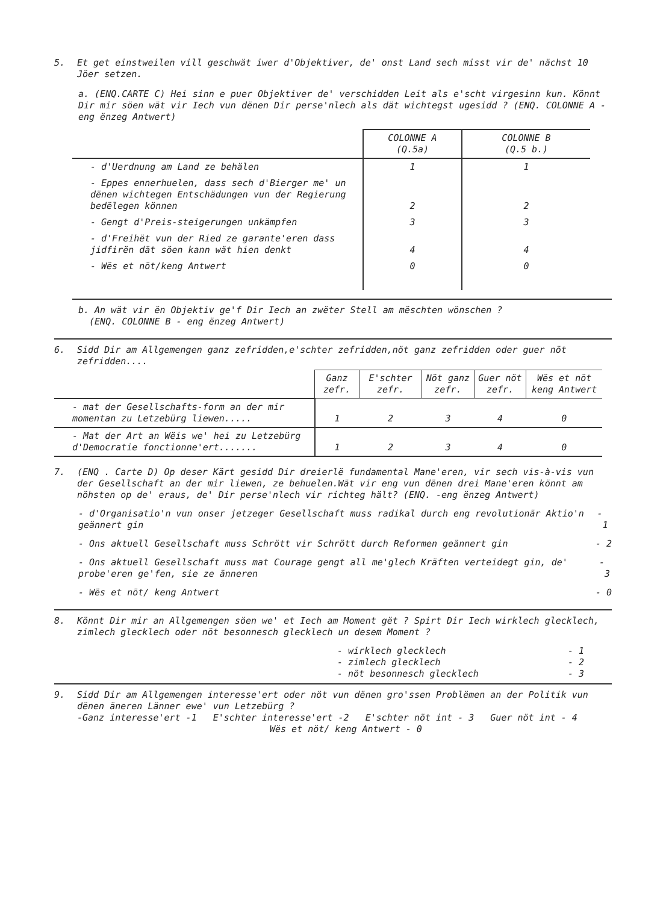5. Et get einstweilen vill geschwät iwer d'Objektiver, de' onst Land sech misst vir de' nächst 10 Jöer setzen.
a. (ENQ.CARTE C) Hei sinn e puer Objektiver de' verschidden Leit als e'scht virgesinn kun. Könnt Dir mir söen wät vir Iech vun dënen Dir perse'nlech als dät wichtegst ugesidd ? (ENQ. COLONNE A - eng ënzeg Antwert)
| | COLONNE A (Q.5a) | COLONNE B (Q.5 b.) |
| --- | --- | --- |
| - d'Uerdnung am Land ze behälen | 1 | 1 |
| - Eppes ennerhuelen, dass sech d'Bierger me' un dënen wichtegen Entschädungen vun der Regierung bedëlegen können | 2 | 2 |
| - Gengt d'Preis-steigerungen unkämpfen | 3 | 3 |
| - d'Freihët vun der Ried ze garante'eren dass jidfirën dät söen kann wät hien denkt | 4 | 4 |
| - Wës et nöt/keng Antwert | 0 | 0 |
b. An wät vir ën Objektiv ge'f Dir Iech an zwëter Stell am mëschten wönschen ?
(ENQ. COLONNE B - eng ënzeg Antwert)
6. Sidd Dir am Allgemengen ganz zefridden,e'schter zefridden,nöt ganz zefridden oder guer nöt zefridden....
| | Ganz zefr. | E'schter zefr. | Nöt ganz zefr. | Guer nöt zefr. | Wës et nöt keng Antwert |
| --- | --- | --- | --- | --- | --- |
| - mat der Gesellschafts-form an der mir momentan zu Letzebürg liewen..... | 1 | 2 | 3 | 4 | 0 |
| - Mat der Art an Wëis we' hei zu Letzebürg d'Democratie fonctionne'ert....... | 1 | 2 | 3 | 4 | 0 |
7. (ENQ . Carte D) Op deser Kärt gesidd Dir dreierlë fundamental Mane'eren, vir sech vis-à-vis vun der Gesellschaft an der mir liewen, ze behuelen.Wät vir eng vun dënen drei Mane'eren könnt am nöhsten op de' eraus, de' Dir perse'nlech vir richteg hält? (ENQ. -eng ënzeg Antwert)
- d'Organisatio'n vun onser jetzeger Gesellschaft muss radikal durch eng revolutionär Aktio'n geännert gin - 1
- Ons aktuell Gesellschaft muss Schrött vir Schrött durch Reformen geännert gin - 2
- Ons aktuell Gesellschaft muss mat Courage gengt all me'glech Kräften verteidegt gin, de' probe'eren ge'fen, sie ze änneren - 3
- Wës et nöt/ keng Antwert - 0
8. Könnt Dir mir an Allgemengen söen we' et Iech am Moment gët ? Spirt Dir Iech wirklech glecklech, zimlech glecklech oder nöt besonnesch glecklech un desem Moment ?
- wirklech glecklech - 1
- zimlech glecklech - 2
- nöt besonnesch glecklech - 3
9. Sidd Dir am Allgemengen interesse'ert oder nöt vun dënen gro'ssen Problëmen an der Politik vun dënen äneren Länner ewe' vun Letzebürg ?
-Ganz interesse'ert -1 E'schter interesse'ert -2 E'schter nöt int - 3 Guer nöt int - 4
Wës et nöt/ keng Antwert - 0